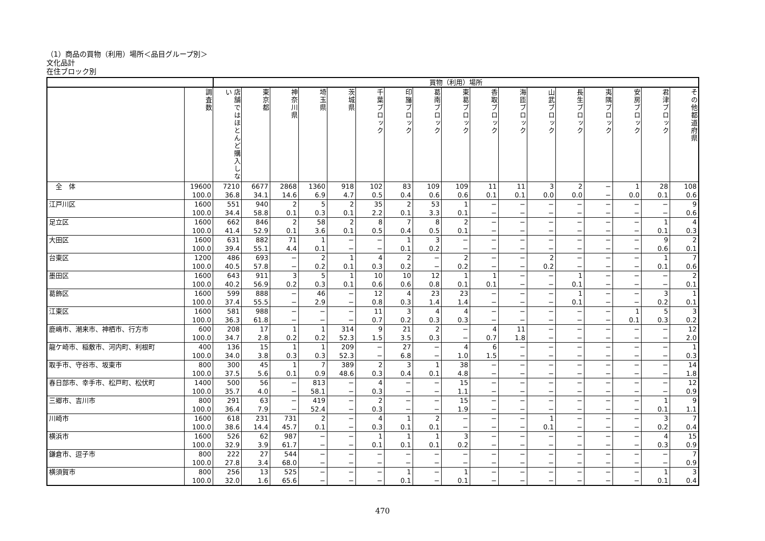（1）商品の買物（利用）場所＜品目グループ別＞
文化品計
在住ブロック別
| | | 買物（利用）場所 | | | | | | | | | | | | | | | | |
| --- | --- | --- | --- | --- | --- | --- | --- | --- | --- | --- | --- | --- | --- | --- | --- | --- | --- | --- |
| | 調査数 | 店舗ではほとんど購入しない | 東京都 | 神奈川県 | 埼玉県 | 茨城県 | 千葉ブロック | 印旛ブロック | 葛南ブロック | 東葛ブロック | 香取ブロック | 海匝ブロック | 山武ブロック | 長生ブロック | 夷隅ブロック | 安房ブロック | 君津ブロック | その他都道府県 |
| 全 体 | 19600 | 7210 | 6677 | 2868 | 1360 | 918 | 102 | 83 | 109 | 109 | 11 | 11 | 3 | 2 | − | 1 | 28 | 108 |
| | 100.0 | 36.8 | 34.1 | 14.6 | 6.9 | 4.7 | 0.5 | 0.4 | 0.6 | 0.6 | 0.1 | 0.1 | 0.0 | 0.0 | − | 0.0 | 0.1 | 0.6 |
| 江戸川区 | 1600 | 551 | 940 | 2 | 5 | 2 | 35 | 2 | 53 | 1 | − | − | − | − | − | − | − | 9 |
| | 100.0 | 34.4 | 58.8 | 0.1 | 0.3 | 0.1 | 2.2 | 0.1 | 3.3 | 0.1 | − | − | − | − | − | − | − | 0.6 |
| 足立区 | 1600 | 662 | 846 | 2 | 58 | 2 | 8 | 7 | 8 | 2 | − | − | − | − | − | − | 1 | 4 |
| | 100.0 | 41.4 | 52.9 | 0.1 | 3.6 | 0.1 | 0.5 | 0.4 | 0.5 | 0.1 | − | − | − | − | − | − | 0.1 | 0.3 |
| 大田区 | 1600 | 631 | 882 | 71 | 1 | − | − | 1 | 3 | − | − | − | − | − | − | − | 9 | 2 |
| | 100.0 | 39.4 | 55.1 | 4.4 | 0.1 | − | − | 0.1 | 0.2 | − | − | − | − | − | − | − | 0.6 | 0.1 |
| 台東区 | 1200 | 486 | 693 | − | 2 | 1 | 4 | 2 | − | 2 | − | − | 2 | − | − | − | 1 | 7 |
| | 100.0 | 40.5 | 57.8 | − | 0.2 | 0.1 | 0.3 | 0.2 | − | 0.2 | − | − | 0.2 | − | − | − | 0.1 | 0.6 |
| 墨田区 | 1600 | 643 | 911 | 3 | 5 | 1 | 10 | 10 | 12 | 1 | 1 | − | − | 1 | − | − | − | 2 |
| | 100.0 | 40.2 | 56.9 | 0.2 | 0.3 | 0.1 | 0.6 | 0.6 | 0.8 | 0.1 | 0.1 | − | − | 0.1 | − | − | − | 0.1 |
| 葛飾区 | 1600 | 599 | 888 | − | 46 | − | 12 | 4 | 23 | 23 | − | − | − | 1 | − | − | 3 | 1 |
| | 100.0 | 37.4 | 55.5 | − | 2.9 | − | 0.8 | 0.3 | 1.4 | 1.4 | − | − | − | 0.1 | − | − | 0.2 | 0.1 |
| 江東区 | 1600 | 581 | 988 | − | − | − | 11 | 3 | 4 | 4 | − | − | − | − | − | 1 | 5 | 3 |
| | 100.0 | 36.3 | 61.8 | − | − | − | 0.7 | 0.2 | 0.3 | 0.3 | − | − | − | − | − | 0.1 | 0.3 | 0.2 |
| 鹿嶋市、潮来市、神栖市、行方市 | 600 | 208 | 17 | 1 | 1 | 314 | 9 | 21 | 2 | − | 4 | 11 | − | − | − | − | − | 12 |
| | 100.0 | 34.7 | 2.8 | 0.2 | 0.2 | 52.3 | 1.5 | 3.5 | 0.3 | − | 0.7 | 1.8 | − | − | − | − | − | 2.0 |
| 龍ケ崎市、稲敷市、河内町、利根町 | 400 | 136 | 15 | 1 | 1 | 209 | − | 27 | − | 4 | 6 | − | − | − | − | − | − | 1 |
| | 100.0 | 34.0 | 3.8 | 0.3 | 0.3 | 52.3 | − | 6.8 | − | 1.0 | 1.5 | − | − | − | − | − | − | 0.3 |
| 取手市、守谷市、坂東市 | 800 | 300 | 45 | 1 | 7 | 389 | 2 | 3 | 1 | 38 | − | − | − | − | − | − | − | 14 |
| | 100.0 | 37.5 | 5.6 | 0.1 | 0.9 | 48.6 | 0.3 | 0.4 | 0.1 | 4.8 | − | − | − | − | − | − | − | 1.8 |
| 春日部市、幸手市、松戸町、松伏町 | 1400 | 500 | 56 | − | 813 | − | 4 | − | − | 15 | − | − | − | − | − | − | − | 12 |
| | 100.0 | 35.7 | 4.0 | − | 58.1 | − | 0.3 | − | − | 1.1 | − | − | − | − | − | − | − | 0.9 |
| 三郷市、吉川市 | 800 | 291 | 63 | − | 419 | − | 2 | − | − | 15 | − | − | − | − | − | − | 1 | 9 |
| | 100.0 | 36.4 | 7.9 | − | 52.4 | − | 0.3 | − | − | 1.9 | − | − | − | − | − | − | 0.1 | 1.1 |
| 川崎市 | 1600 | 618 | 231 | 731 | 2 | − | 4 | 1 | 2 | − | − | − | 1 | − | − | − | 3 | 7 |
| | 100.0 | 38.6 | 14.4 | 45.7 | 0.1 | − | 0.3 | 0.1 | 0.1 | − | − | − | 0.1 | − | − | − | 0.2 | 0.4 |
| 横浜市 | 1600 | 526 | 62 | 987 | − | − | 1 | 1 | 1 | 3 | − | − | − | − | − | − | 4 | 15 |
| | 100.0 | 32.9 | 3.9 | 61.7 | − | − | 0.1 | 0.1 | 0.1 | 0.2 | − | − | − | − | − | − | 0.3 | 0.9 |
| 鎌倉市、逗子市 | 800 | 222 | 27 | 544 | − | − | − | − | − | − | − | − | − | − | − | − | − | 7 |
| | 100.0 | 27.8 | 3.4 | 68.0 | − | − | − | − | − | − | − | − | − | − | − | − | − | 0.9 |
| 横須賀市 | 800 | 256 | 13 | 525 | − | − | − | 1 | − | 1 | − | − | − | − | − | − | 1 | 3 |
| | 100.0 | 32.0 | 1.6 | 65.6 | − | − | − | 0.1 | − | 0.1 | − | − | − | − | − | − | 0.1 | 0.4 |
470